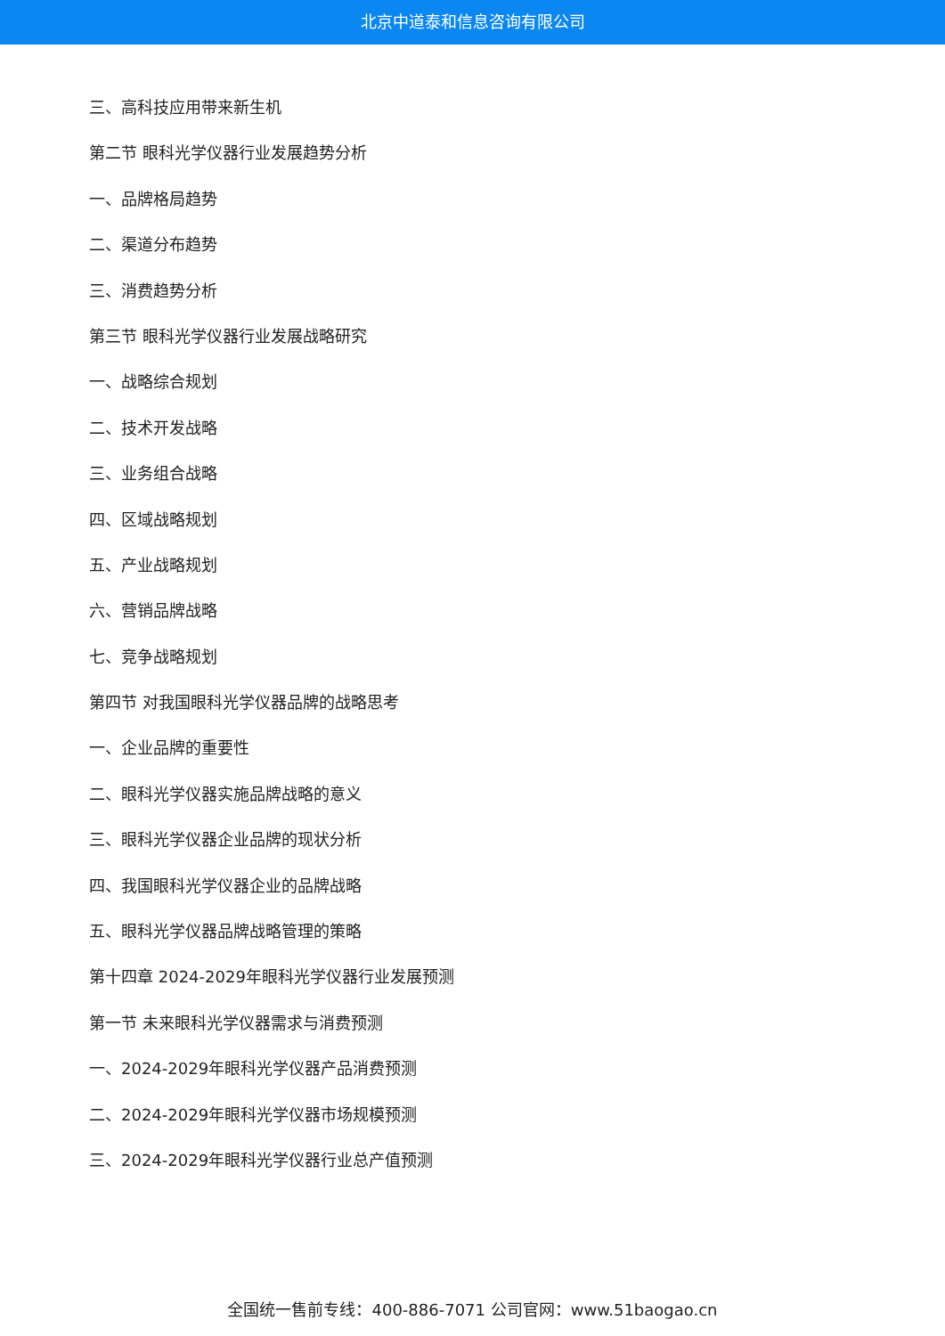北京中道泰和信息咨询有限公司
三、高科技应用带来新生机
第二节 眼科光学仪器行业发展趋势分析
一、品牌格局趋势
二、渠道分布趋势
三、消费趋势分析
第三节 眼科光学仪器行业发展战略研究
一、战略综合规划
二、技术开发战略
三、业务组合战略
四、区域战略规划
五、产业战略规划
六、营销品牌战略
七、竞争战略规划
第四节 对我国眼科光学仪器品牌的战略思考
一、企业品牌的重要性
二、眼科光学仪器实施品牌战略的意义
三、眼科光学仪器企业品牌的现状分析
四、我国眼科光学仪器企业的品牌战略
五、眼科光学仪器品牌战略管理的策略
第十四章 2024-2029年眼科光学仪器行业发展预测
第一节 未来眼科光学仪器需求与消费预测
一、2024-2029年眼科光学仪器产品消费预测
二、2024-2029年眼科光学仪器市场规模预测
三、2024-2029年眼科光学仪器行业总产值预测
全国统一售前专线：400-886-7071 公司官网：www.51baogao.cn